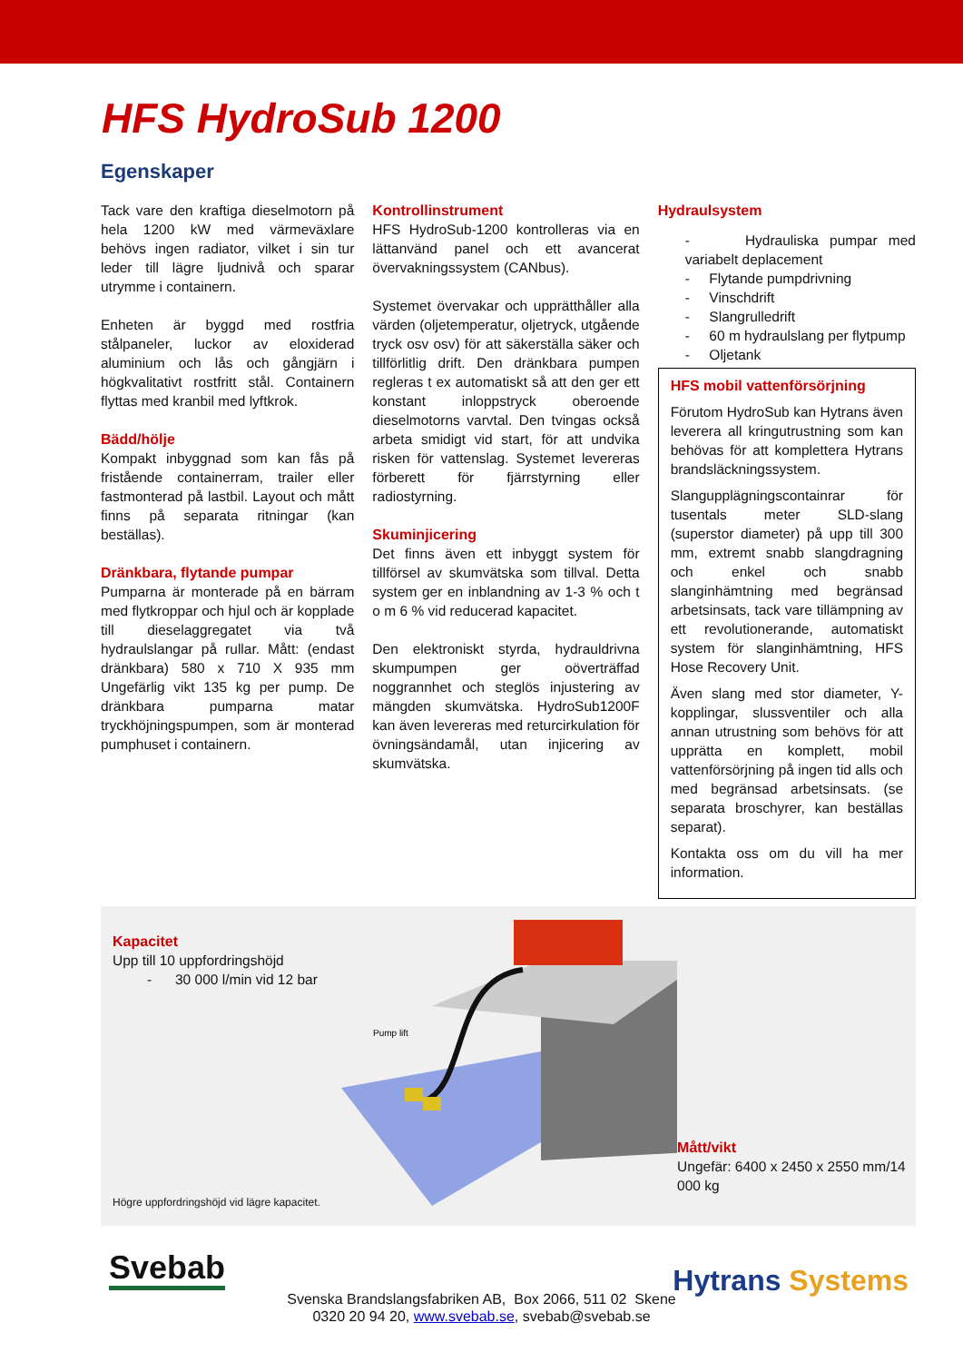HFS HydroSub 1200
Egenskaper
Tack vare den kraftiga dieselmotorn på hela 1200 kW med värmeväxlare behövs ingen radiator, vilket i sin tur leder till lägre ljudnivå och sparar utrymme i containern.
Enheten är byggd med rostfria stålpaneler, luckor av eloxiderad aluminium och lås och gångjärn i högkvalitativt rostfritt stål. Containern flyttas med kranbil med lyftkrok.
Bädd/hölje
Kompakt inbyggnad som kan fås på fristående containerram, trailer eller fastmonterad på lastbil. Layout och mått finns på separata ritningar (kan beställas).
Dränkbara, flytande pumpar
Pumparna är monterade på en bärram med flytkroppar och hjul och är kopplade till dieselaggregatet via två hydraulslangar på rullar. Mått: (endast dränkbara) 580 x 710 X 935 mm Ungefärlig vikt 135 kg per pump. De dränkbara pumparna matar tryckhöjningspumpen, som är monterad pumphuset i containern.
Kontrollinstrument
HFS HydroSub-1200 kontrolleras via en lättanvänd panel och ett avancerat övervakningssystem (CANbus).
Systemet övervakar och upprätthåller alla värden (oljetemperatur, oljetryck, utgående tryck osv osv) för att säkerställa säker och tillförlitlig drift. Den dränkbara pumpen regleras t ex automatiskt så att den ger ett konstant inloppstryck oberoende dieselmotorns varvtal. Den tvingas också arbeta smidigt vid start, för att undvika risken för vattenslag. Systemet levereras förberett för fjärrstyrning eller radiostyrning.
Skuminjicering
Det finns även ett inbyggt system för tillförsel av skumvätska som tillval. Detta system ger en inblandning av 1-3 % och t o m 6 % vid reducerad kapacitet.
Den elektroniskt styrda, hydrauldrivna skumpumpen ger oöverträffad noggrannhet och steglös injustering av mängden skumvätska. HydroSub1200F kan även levereras med returcirkulation för övningsändamål, utan injicering av skumvätska.
Hydraulsystem
- Hydrauliska pumpar med variabelt deplacement
- Flytande pumpdrivning
- Vinschdrift
- Slangrulledrift
- 60 m hydraulslang per flytpump
- Oljetank
HFS mobil vattenförsörjning
Förutom HydroSub kan Hytrans även leverera all kringutrustning som kan behövas för att komplettera Hytrans brandsläckningssystem.
Slangupplägningscontainrar för tusentals meter SLD-slang (superstor diameter) på upp till 300 mm, extremt snabb slangdragning och enkel och snabb slanginhämtning med begränsad arbetsinsats, tack vare tillämpning av ett revolutionerande, automatiskt system för slanginhämtning, HFS Hose Recovery Unit.
Även slang med stor diameter, Y-kopplingar, slussventiler och alla annan utrustning som behövs för att upprätta en komplett, mobil vattenförsörjning på ingen tid alls och med begränsad arbetsinsats. (se separata broschyrer, kan beställas separat).
Kontakta oss om du vill ha mer information.
Kapacitet
Upp till 10 uppfordringshöjd
- 30 000 l/min vid 12 bar
Högre uppfordringshöjd vid lägre kapacitet.
Pump lift
Mått/vikt
Ungefär: 6400 x 2450 x 2550 mm/14 000 kg
Svebab
Hytrans Systems
Svenska Brandslangsfabriken AB, Box 2066, 511 02 Skene
0320 20 94 20, www.svebab.se, svebab@svebab.se